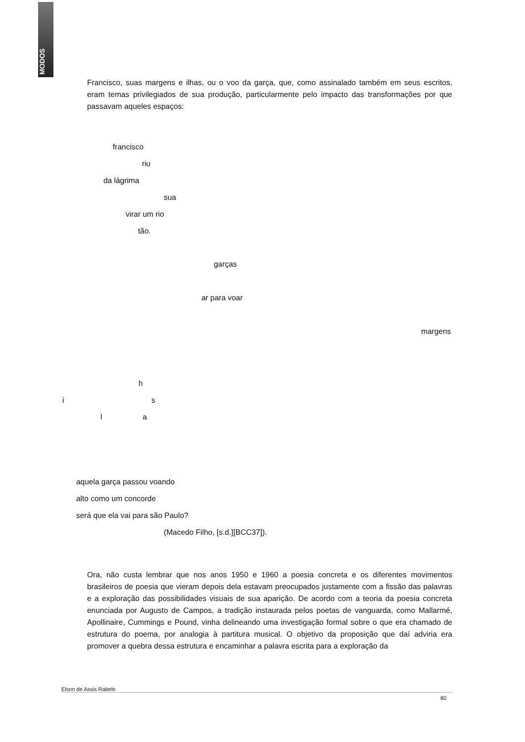MODOS
Francisco, suas margens e ilhas, ou o voo da garça, que, como assinalado também em seus escritos, eram temas privilegiados de sua produção, particularmente pelo impacto das transformações por que passavam aqueles espaços:
francisco
riu
da lágrima
sua
virar um rio
tão.
garças
ar para voar
margens
h
i s
l a
aquela garça passou voando
alto como um concorde
será que ela vai para são Paulo?
(Macedo Filho, [s.d.][BCC37]).
Ora, não custa lembrar que nos anos 1950 e 1960 a poesia concreta e os diferentes movimentos brasileiros de poesia que vieram depois dela estavam preocupados justamente com a fissão das palavras e a exploração das possibilidades visuais de sua aparição. De acordo com a teoria da poesia concreta enunciada por Augusto de Campos, a tradição instaurada pelos poetas de vanguarda, como Mallarmé, Apollinaire, Cummings e Pound, vinha delineando uma investigação formal sobre o que era chamado de estrutura do poema, por analogia à partitura musical. O objetivo da proposição que daí adviria era promover a quebra dessa estrutura e encaminhar a palavra escrita para a exploração da
Elson de Assis Rabelo
80